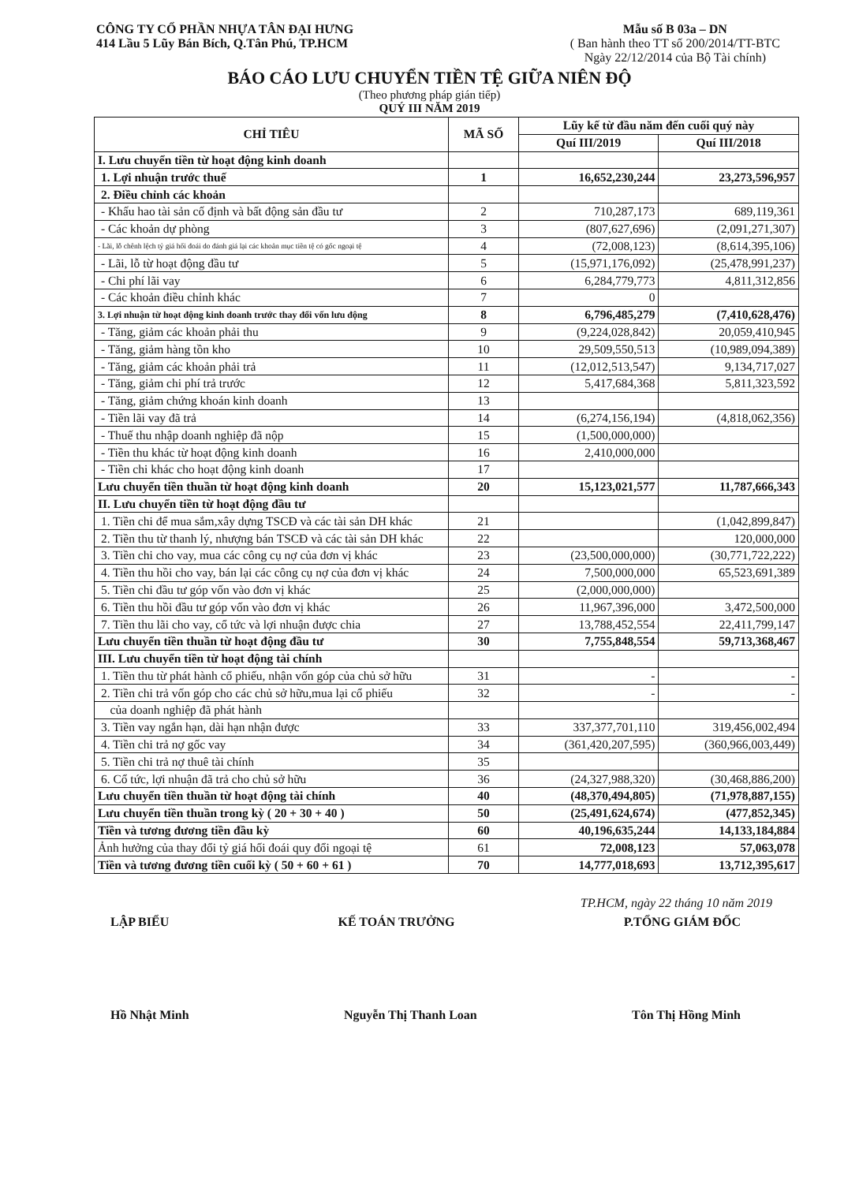CÔNG TY CỔ PHẦN NHỰA TÂN ĐẠI HƯNG
414 Lầu 5 Lũy Bán Bích, Q.Tân Phú, TP.HCM
Mẫu số B 03a – DN
( Ban hành theo TT số 200/2014/TT-BTC
Ngày 22/12/2014 của Bộ Tài chính)
BÁO CÁO LƯU CHUYỂN TIỀN TỆ GIỮA NIÊN ĐỘ
(Theo phương pháp gián tiếp)
QUÝ III NĂM 2019
| CHỈ TIÊU | MÃ SỐ | Lũy kế từ đầu năm đến cuối quý này | |
| --- | --- | --- | --- |
| | | Quí III/2019 | Quí III/2018 |
| I. Lưu chuyển tiền từ hoạt động kinh doanh | | | |
| 1. Lợi nhuận trước thuế | 1 | 16,652,230,244 | 23,273,596,957 |
| 2. Điều chỉnh các khoản | | | |
| - Khấu hao tài sản cố định và bất động sản đầu tư | 2 | 710,287,173 | 689,119,361 |
| - Các khoản dự phòng | 3 | (807,627,696) | (2,091,271,307) |
| - Lãi, lỗ chênh lệch tỷ giá hối đoái do đánh giá lại các khoản mục tiền tệ có gốc ngoại tệ | 4 | (72,008,123) | (8,614,395,106) |
| - Lãi, lỗ từ hoạt động đầu tư | 5 | (15,971,176,092) | (25,478,991,237) |
| - Chi phí lãi vay | 6 | 6,284,779,773 | 4,811,312,856 |
| - Các khoản điều chỉnh khác | 7 | 0 | |
| 3. Lợi nhuận từ hoạt động kinh doanh trước thay đổi vốn lưu động | 8 | 6,796,485,279 | (7,410,628,476) |
| - Tăng, giảm các khoản phải thu | 9 | (9,224,028,842) | 20,059,410,945 |
| - Tăng, giảm hàng tồn kho | 10 | 29,509,550,513 | (10,989,094,389) |
| - Tăng, giảm các khoản phải trả | 11 | (12,012,513,547) | 9,134,717,027 |
| - Tăng, giảm chi phí trả trước | 12 | 5,417,684,368 | 5,811,323,592 |
| - Tăng, giảm chứng khoán kinh doanh | 13 | | |
| - Tiền lãi vay đã trả | 14 | (6,274,156,194) | (4,818,062,356) |
| - Thuế thu nhập doanh nghiệp đã nộp | 15 | (1,500,000,000) | |
| - Tiền thu khác từ hoạt động kinh doanh | 16 | 2,410,000,000 | |
| - Tiền chi khác cho hoạt động kinh doanh | 17 | | |
| Lưu chuyển tiền thuần từ hoạt động kinh doanh | 20 | 15,123,021,577 | 11,787,666,343 |
| II. Lưu chuyển tiền từ hoạt động đầu tư | | | |
| 1. Tiền chi để mua sắm,xây dựng TSCĐ và các tài sản DH khác | 21 | | (1,042,899,847) |
| 2. Tiền thu từ thanh lý, nhượng bán TSCĐ và các tài sản DH khác | 22 | | 120,000,000 |
| 3. Tiền chi cho vay, mua các công cụ nợ của đơn vị khác | 23 | (23,500,000,000) | (30,771,722,222) |
| 4. Tiền thu hồi cho vay, bán lại các công cụ nợ của đơn vị khác | 24 | 7,500,000,000 | 65,523,691,389 |
| 5. Tiền chi đầu tư góp vốn vào đơn vị khác | 25 | (2,000,000,000) | |
| 6. Tiền thu hồi đầu tư góp vốn vào đơn vị khác | 26 | 11,967,396,000 | 3,472,500,000 |
| 7. Tiền thu lãi cho vay, cổ tức và lợi nhuận được chia | 27 | 13,788,452,554 | 22,411,799,147 |
| Lưu chuyển tiền thuần từ hoạt động đầu tư | 30 | 7,755,848,554 | 59,713,368,467 |
| III. Lưu chuyển tiền từ hoạt động tài chính | | | |
| 1. Tiền thu từ phát hành cổ phiếu, nhận vốn góp của chủ sở hữu | 31 | - | - |
| 2. Tiền chi trả vốn góp cho các chủ sở hữu,mua lại cổ phiếu | 32 | - | - |
| của doanh nghiệp đã phát hành | | | |
| 3. Tiền vay ngắn hạn, dài hạn nhận được | 33 | 337,377,701,110 | 319,456,002,494 |
| 4. Tiền chi trả nợ gốc vay | 34 | (361,420,207,595) | (360,966,003,449) |
| 5. Tiền chi trả nợ thuê tài chính | 35 | | |
| 6. Cổ tức, lợi nhuận đã trả cho chủ sở hữu | 36 | (24,327,988,320) | (30,468,886,200) |
| Lưu chuyển tiền thuần từ hoạt động tài chính | 40 | (48,370,494,805) | (71,978,887,155) |
| Lưu chuyển tiền thuần trong kỳ ( 20 + 30 + 40 ) | 50 | (25,491,624,674) | (477,852,345) |
| Tiền và tương đương tiền đầu kỳ | 60 | 40,196,635,244 | 14,133,184,884 |
| Ảnh hưởng của thay đổi tỷ giá hối đoái quy đổi ngoại tệ | 61 | 72,008,123 | 57,063,078 |
| Tiền và tương đương tiền cuối kỳ ( 50 + 60 + 61 ) | 70 | 14,777,018,693 | 13,712,395,617 |
TP.HCM, ngày 22 tháng 10 năm 2019
LẬP BIỂU KẾ TOÁN TRƯỞNG P.TỔNG GIÁM ĐỐC
Hồ Nhật Minh Nguyễn Thị Thanh Loan Tôn Thị Hồng Minh